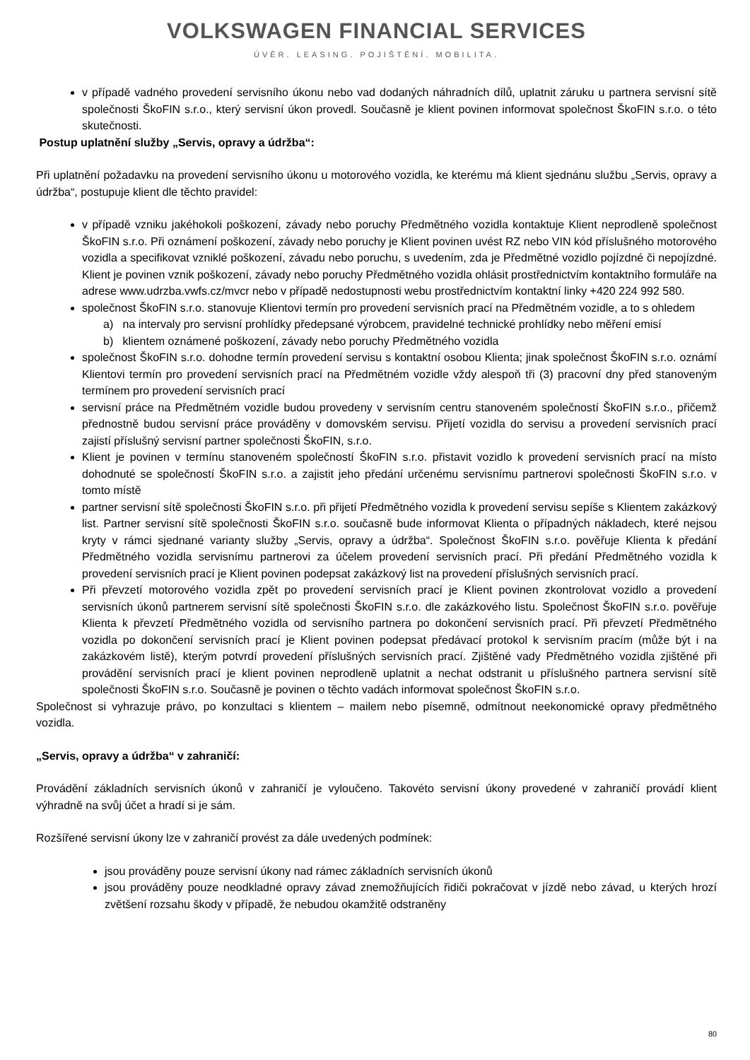VOLKSWAGEN FINANCIAL SERVICES
ÚVĚR. LEASING. POJIŠTĚNÍ. MOBILITA.
v případě vadného provedení servisního úkonu nebo vad dodaných náhradních dílů, uplatnit záruku u partnera servisní sítě společnosti ŠkoFIN s.r.o., který servisní úkon provedl. Současně je klient povinen informovat společnost ŠkoFIN s.r.o. o této skutečnosti.
Postup uplatnění služby „Servis, opravy a údržba“:
Při uplatnění požadavku na provedení servisního úkonu u motorového vozidla, ke kterému má klient sjednánu službu „Servis, opravy a údržba“, postupuje klient dle těchto pravidel:
v případě vzniku jakéhokoli poškození, závady nebo poruchy Předmětného vozidla kontaktuje Klient neprodleně společnost ŠkoFIN s.r.o. Při oznámení poškození, závady nebo poruchy je Klient povinen uvést RZ nebo VIN kód příslušného motorového vozidla a specifikovat vzniklé poškození, závadu nebo poruchu, s uvedením, zda je Předmětné vozidlo pojízdné či nepojízdné. Klient je povinen vznik poškození, závady nebo poruchy Předmětného vozidla ohlásit prostřednictvím kontaktního formuláře na adrese www.udrzba.vwfs.cz/mvcr nebo v případě nedostupnosti webu prostřednictvím kontaktní linky +420 224 992 580.
společnost ŠkoFIN s.r.o. stanovuje Klientovi termín pro provedení servisních prací na Předmětném vozidle, a to s ohledem
a) na intervaly pro servisní prohlídky předepsané výrobcem, pravidelné technické prohlídky nebo měření emisí
b) klientem oznámené poškození, závady nebo poruchy Předmětného vozidla
společnost ŠkoFIN s.r.o. dohodne termín provedení servisu s kontaktní osobou Klienta; jinak společnost ŠkoFIN s.r.o. oznámí Klientovi termín pro provedení servisních prací na Předmětném vozidle vždy alespoň tři (3) pracovní dny před stanoveným termínem pro provedení servisních prací
servisní práce na Předmětném vozidle budou provedeny v servisním centru stanoveném společností ŠkoFIN s.r.o., přičemž přednostně budou servisní práce prováděny v domovském servisu. Přijetí vozidla do servisu a provedení servisních prací zajistí příslušný servisní partner společnosti ŠkoFIN, s.r.o.
Klient je povinen v termínu stanoveném společností ŠkoFIN s.r.o. přistavit vozidlo k provedení servisních prací na místo dohodnuté se společností ŠkoFIN s.r.o. a zajistit jeho předání určenému servisnímu partnerovi společnosti ŠkoFIN s.r.o. v tomto místě
partner servisní sítě společnosti ŠkoFIN s.r.o. při přijetí Předmětného vozidla k provedení servisu sepíše s Klientem zakázkový list. Partner servisní sítě společnosti ŠkoFIN s.r.o. současně bude informovat Klienta o případných nákladech, které nejsou kryty v rámci sjednané varianty služby „Servis, opravy a údržba“. Společnost ŠkoFIN s.r.o. pověřuje Klienta k předání Předmětného vozidla servisnímu partnerovi za účelem provedení servisních prací. Při předání Předmětného vozidla k provedení servisních prací je Klient povinen podepsat zakázkový list na provedení příslušných servisních prací.
Při převzetí motorového vozidla zpět po provedení servisních prací je Klient povinen zkontrolovat vozidlo a provedení servisních úkonů partnerem servisní sítě společnosti ŠkoFIN s.r.o. dle zakázkového listu. Společnost ŠkoFIN s.r.o. pověřuje Klienta k převzetí Předmětného vozidla od servisního partnera po dokončení servisních prací. Při převzetí Předmětného vozidla po dokončení servisních prací je Klient povinen podepsat předávací protokol k servisním pracím (může být i na zakázkovém listě), kterým potvrdí provedení příslušných servisních prací. Zjištěné vady Předmětného vozidla zjištěné při provádění servisních prací je klient povinen neprodleně uplatnit a nechat odstranit u příslušného partnera servisní sítě společnosti ŠkoFIN s.r.o. Současně je povinen o těchto vadách informovat společnost ŠkoFIN s.r.o.
Společnost si vyhrazuje právo, po konzultaci s klientem – mailem nebo písemně, odmítnout neekonomické opravy předmětného vozidla.
„Servis, opravy a údržba“ v zahraničí:
Provádění základních servisních úkonů v zahraničí je vyloučeno. Takovéto servisní úkony provedené v zahraničí provádí klient výhradně na svůj účet a hradí si je sám.
Rozšířené servisní úkony lze v zahraničí provést za dále uvedených podmínek:
jsou prováděny pouze servisní úkony nad rámec základních servisních úkonů
jsou prováděny pouze neodkladné opravy závad znemožňujících řidiči pokračovat v jízdě nebo závad, u kterých hrozí zvětšení rozsahu škody v případě, že nebudou okamžitě odstraněny
80